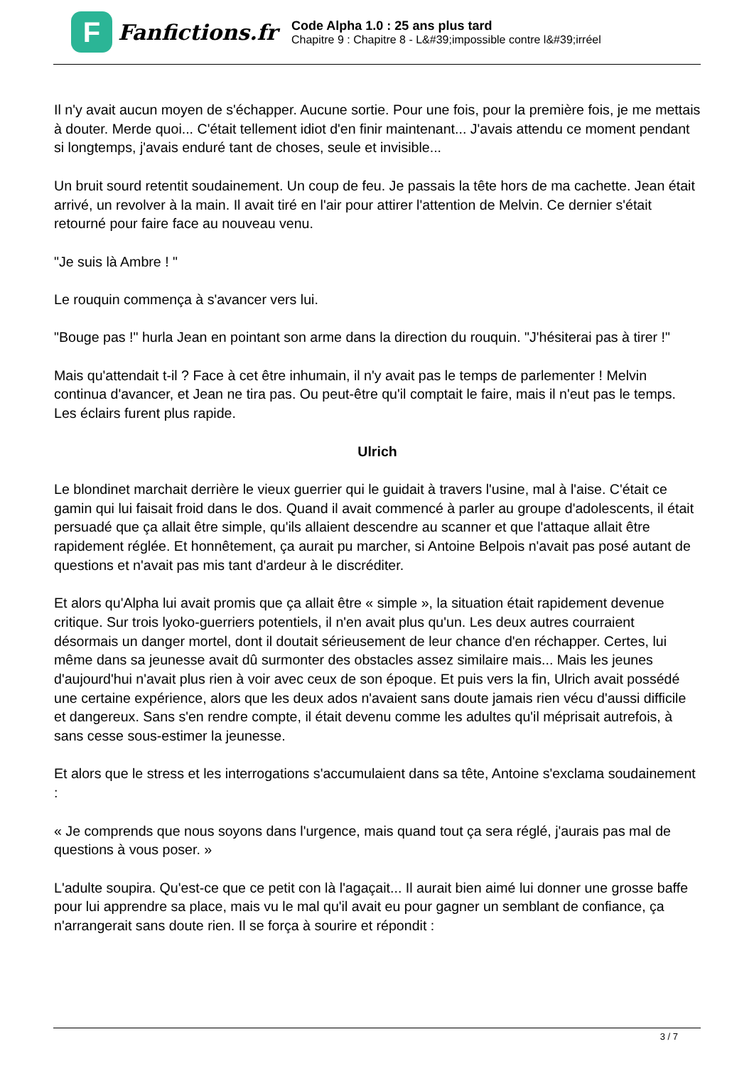F
Fanfictions.fr
Code Alpha 1.0 : 25 ans plus tard
Chapitre 9 : Chapitre 8 - L&#39;impossible contre l&#39;irréel
Il n'y avait aucun moyen de s'échapper. Aucune sortie. Pour une fois, pour la première fois, je me mettais à douter. Merde quoi... C'était tellement idiot d'en finir maintenant... J'avais attendu ce moment pendant si longtemps, j'avais enduré tant de choses, seule et invisible...
Un bruit sourd retentit soudainement. Un coup de feu. Je passais la tête hors de ma cachette. Jean était arrivé, un revolver à la main. Il avait tiré en l'air pour attirer l'attention de Melvin. Ce dernier s'était retourné pour faire face au nouveau venu.
"Je suis là Ambre ! "
Le rouquin commença à s'avancer vers lui.
"Bouge pas !" hurla Jean en pointant son arme dans la direction du rouquin. "J'hésiterai pas à tirer !"
Mais qu'attendait t-il ? Face à cet être inhumain, il n'y avait pas le temps de parlementer ! Melvin continua d'avancer, et Jean ne tira pas. Ou peut-être qu'il comptait le faire, mais il n'eut pas le temps. Les éclairs furent plus rapide.
Ulrich
Le blondinet marchait derrière le vieux guerrier qui le guidait à travers l'usine, mal à l'aise. C'était ce gamin qui lui faisait froid dans le dos. Quand il avait commencé à parler au groupe d'adolescents, il était persuadé que ça allait être simple, qu'ils allaient descendre au scanner et que l'attaque allait être rapidement réglée. Et honnêtement, ça aurait pu marcher, si Antoine Belpois n'avait pas posé autant de questions et n'avait pas mis tant d'ardeur à le discréditer.
Et alors qu'Alpha lui avait promis que ça allait être « simple », la situation était rapidement devenue critique. Sur trois lyoko-guerriers potentiels, il n'en avait plus qu'un. Les deux autres courraient désormais un danger mortel, dont il doutait sérieusement de leur chance d'en réchapper. Certes, lui même dans sa jeunesse avait dû surmonter des obstacles assez similaire mais... Mais les jeunes d'aujourd'hui n'avait plus rien à voir avec ceux de son époque. Et puis vers la fin, Ulrich avait possédé une certaine expérience, alors que les deux ados n'avaient sans doute jamais rien vécu d'aussi difficile et dangereux. Sans s'en rendre compte, il était devenu comme les adultes qu'il méprisait autrefois, à sans cesse sous-estimer la jeunesse.
Et alors que le stress et les interrogations s'accumulaient dans sa tête, Antoine s'exclama soudainement :
« Je comprends que nous soyons dans l'urgence, mais quand tout ça sera réglé, j'aurais pas mal de questions à vous poser. »
L'adulte soupira. Qu'est-ce que ce petit con là l'agaçait... Il aurait bien aimé lui donner une grosse baffe pour lui apprendre sa place, mais vu le mal qu'il avait eu pour gagner un semblant de confiance, ça n'arrangerait sans doute rien. Il se força à sourire et répondit :
3 / 7